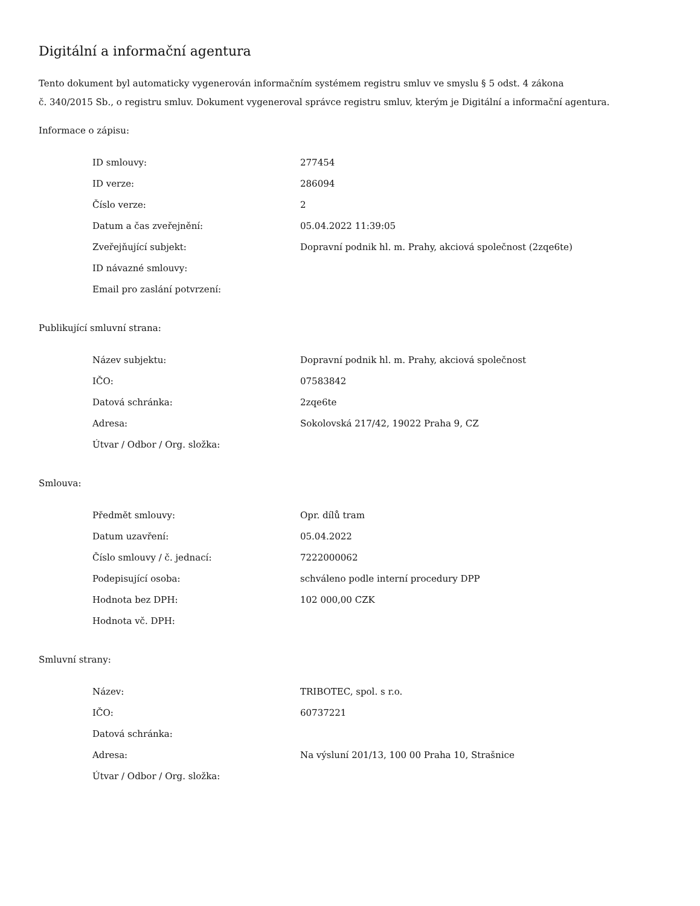Digitální a informační agentura
Tento dokument byl automaticky vygenerován informačním systémem registru smluv ve smyslu § 5 odst. 4 zákona
č. 340/2015 Sb., o registru smluv. Dokument vygeneroval správce registru smluv, kterým je Digitální a informační agentura.
Informace o zápisu:
| ID smlouvy: | 277454 |
| ID verze: | 286094 |
| Číslo verze: | 2 |
| Datum a čas zveřejnění: | 05.04.2022 11:39:05 |
| Zveřejňující subjekt: | Dopravní podnik hl. m. Prahy, akciová společnost (2zqe6te) |
| ID návazné smlouvy: | |
| Email pro zaslání potvrzení: | |
Publikující smluvní strana:
| Název subjektu: | Dopravní podnik hl. m. Prahy, akciová společnost |
| IČO: | 07583842 |
| Datová schránka: | 2zqe6te |
| Adresa: | Sokolovská 217/42, 19022 Praha 9, CZ |
| Útvar / Odbor / Org. složka: | |
Smlouva:
| Předmět smlouvy: | Opr. dílů tram |
| Datum uzavření: | 05.04.2022 |
| Číslo smlouvy / č. jednací: | 7222000062 |
| Podepisující osoba: | schváleno podle interní procedury DPP |
| Hodnota bez DPH: | 102 000,00 CZK |
| Hodnota vč. DPH: | |
Smluvní strany:
| Název: | TRIBOTEC, spol. s r.o. |
| IČO: | 60737221 |
| Datová schránka: | |
| Adresa: | Na výsluní 201/13, 100 00 Praha 10, Strašnice |
| Útvar / Odbor / Org. složka: | |